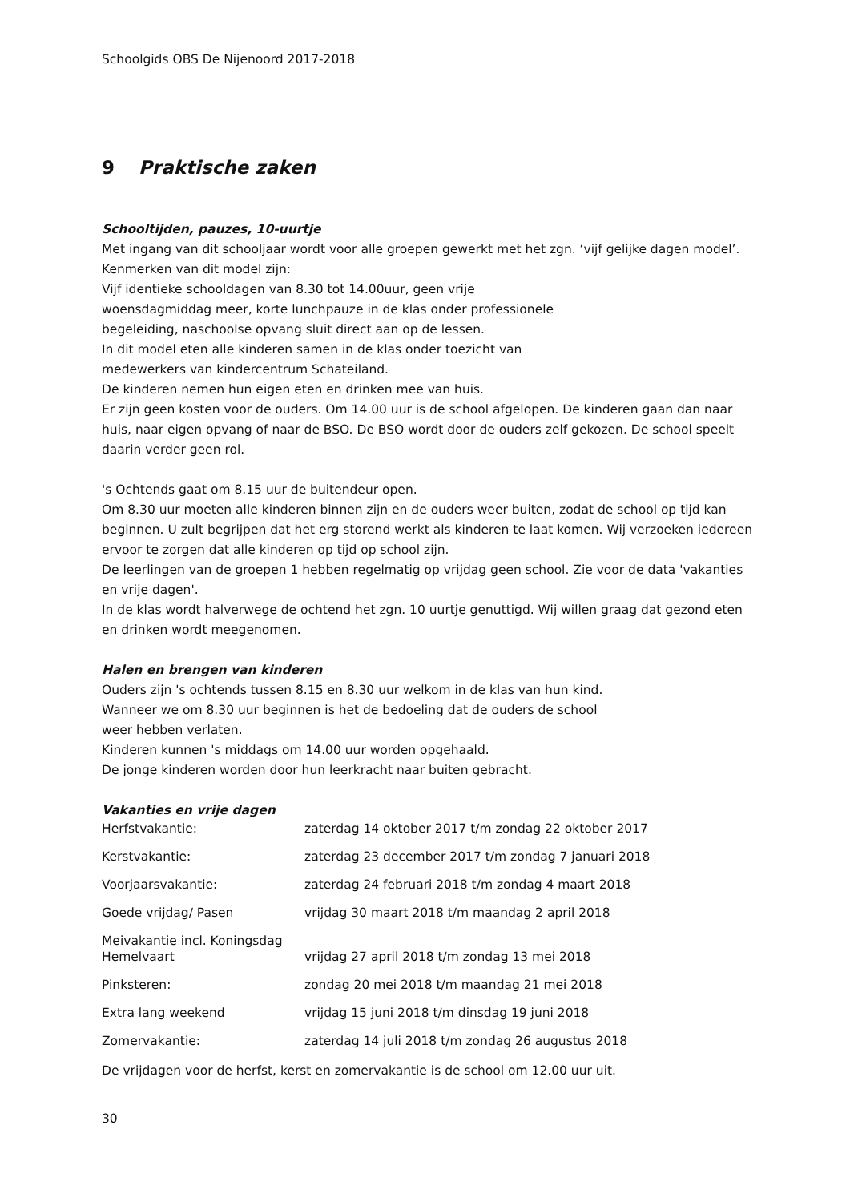Schoolgids OBS De Nijenoord 2017-2018
9 Praktische zaken
Schooltijden, pauzes, 10-uurtje
Met ingang van dit schooljaar wordt voor alle groepen gewerkt met het zgn. ‘vijf gelijke dagen model’.
Kenmerken van dit model zijn:
Vijf identieke schooldagen van 8.30 tot 14.00uur, geen vrije
woensdagmiddag meer, korte lunchpauze in de klas onder professionele
begeleiding, naschoolse opvang sluit direct aan op de lessen.
In dit model eten alle kinderen samen in de klas onder toezicht van
medewerkers van kindercentrum Schateiland.
De kinderen nemen hun eigen eten en drinken mee van huis.
Er zijn geen kosten voor de ouders. Om 14.00 uur is de school afgelopen. De kinderen gaan dan naar huis, naar eigen opvang of naar de BSO. De BSO wordt door de ouders zelf gekozen. De school speelt daarin verder geen rol.
's Ochtends gaat om 8.15 uur de buitendeur open.
Om 8.30 uur moeten alle kinderen binnen zijn en de ouders weer buiten, zodat de school op tijd kan beginnen. U zult begrijpen dat het erg storend werkt als kinderen te laat komen. Wij verzoeken iedereen ervoor te zorgen dat alle kinderen op tijd op school zijn.
De leerlingen van de groepen 1 hebben regelmatig op vrijdag geen school. Zie voor de data 'vakanties en vrije dagen'.
In de klas wordt halverwege de ochtend het zgn. 10 uurtje genuttigd. Wij willen graag dat gezond eten en drinken wordt meegenomen.
Halen en brengen van kinderen
Ouders zijn 's ochtends tussen 8.15 en 8.30 uur welkom in de klas van hun kind.
Wanneer we om 8.30 uur beginnen is het de bedoeling dat de ouders de school
weer hebben verlaten.
Kinderen kunnen 's middags om 14.00 uur worden opgehaald.
De jonge kinderen worden door hun leerkracht naar buiten gebracht.
Vakanties en vrije dagen
| Herfstvakantie: | zaterdag 14 oktober 2017 t/m zondag 22 oktober 2017 |
| Kerstvakantie: | zaterdag 23 december 2017 t/m zondag 7 januari 2018 |
| Voorjaarsvakantie: | zaterdag 24 februari 2018 t/m zondag 4 maart 2018 |
| Goede vrijdag/ Pasen | vrijdag 30 maart 2018 t/m maandag 2 april 2018 |
| Meivakantie incl. Koningsdag Hemelvaart | vrijdag 27 april 2018 t/m zondag 13 mei 2018 |
| Pinksteren: | zondag 20 mei 2018 t/m maandag 21 mei 2018 |
| Extra lang weekend | vrijdag 15 juni 2018 t/m dinsdag 19 juni 2018 |
| Zomervakantie: | zaterdag 14 juli 2018 t/m zondag 26 augustus 2018 |
De vrijdagen voor de herfst, kerst en zomervakantie is de school om 12.00 uur uit.
30